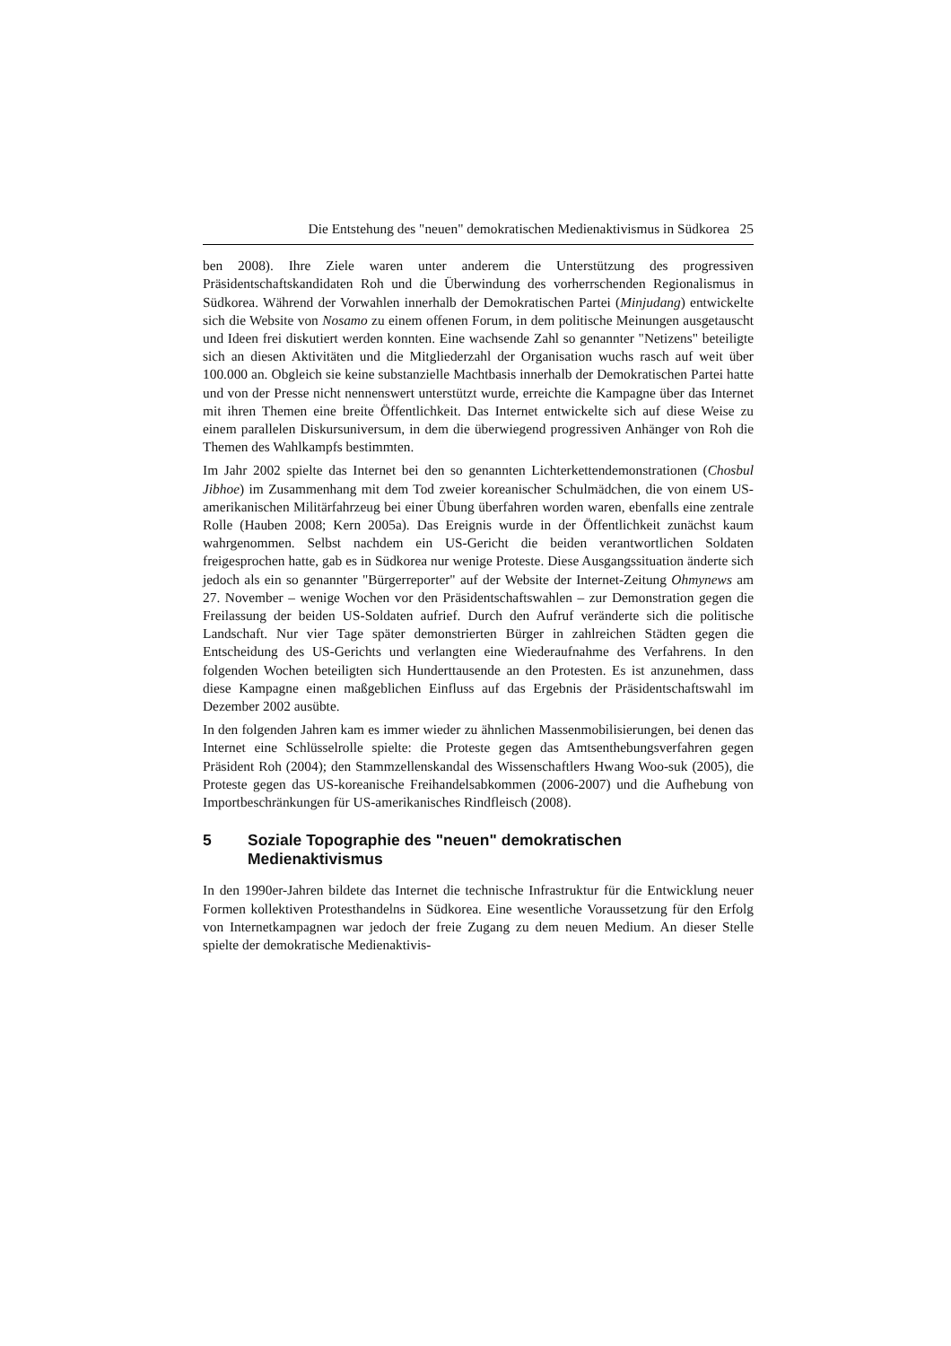Die Entstehung des "neuen" demokratischen Medienaktivismus in Südkorea 25
ben 2008). Ihre Ziele waren unter anderem die Unterstützung des progressiven Präsidentschaftskandidaten Roh und die Überwindung des vorherrschenden Regionalismus in Südkorea. Während der Vorwahlen innerhalb der Demokratischen Partei (Minjudang) entwickelte sich die Website von Nosamo zu einem offenen Forum, in dem politische Meinungen ausgetauscht und Ideen frei diskutiert werden konnten. Eine wachsende Zahl so genannter "Netizens" beteiligte sich an diesen Aktivitäten und die Mitgliederzahl der Organisation wuchs rasch auf weit über 100.000 an. Obgleich sie keine substanzielle Machtbasis innerhalb der Demokratischen Partei hatte und von der Presse nicht nennenswert unterstützt wurde, erreichte die Kampagne über das Internet mit ihren Themen eine breite Öffentlichkeit. Das Internet entwickelte sich auf diese Weise zu einem parallelen Diskursuniversum, in dem die überwiegend progressiven Anhänger von Roh die Themen des Wahlkampfs bestimmten.
Im Jahr 2002 spielte das Internet bei den so genannten Lichterkettendemonstrationen (Chosbul Jibhoe) im Zusammenhang mit dem Tod zweier koreanischer Schulmädchen, die von einem US-amerikanischen Militärfahrzeug bei einer Übung überfahren worden waren, ebenfalls eine zentrale Rolle (Hauben 2008; Kern 2005a). Das Ereignis wurde in der Öffentlichkeit zunächst kaum wahrgenommen. Selbst nachdem ein US-Gericht die beiden verantwortlichen Soldaten freigesprochen hatte, gab es in Südkorea nur wenige Proteste. Diese Ausgangssituation änderte sich jedoch als ein so genannter "Bürgerreporter" auf der Website der Internet-Zeitung Ohmynews am 27. November – wenige Wochen vor den Präsidentschaftswahlen – zur Demonstration gegen die Freilassung der beiden US-Soldaten aufrief. Durch den Aufruf veränderte sich die politische Landschaft. Nur vier Tage später demonstrierten Bürger in zahlreichen Städten gegen die Entscheidung des US-Gerichts und verlangten eine Wiederaufnahme des Verfahrens. In den folgenden Wochen beteiligten sich Hunderttausende an den Protesten. Es ist anzunehmen, dass diese Kampagne einen maßgeblichen Einfluss auf das Ergebnis der Präsidentschaftswahl im Dezember 2002 ausübte.
In den folgenden Jahren kam es immer wieder zu ähnlichen Massenmobilisierungen, bei denen das Internet eine Schlüsselrolle spielte: die Proteste gegen das Amtsenthebungsverfahren gegen Präsident Roh (2004); den Stammzellenskandal des Wissenschaftlers Hwang Woo-suk (2005), die Proteste gegen das US-koreanische Freihandelsabkommen (2006-2007) und die Aufhebung von Importbeschränkungen für US-amerikanisches Rindfleisch (2008).
5 Soziale Topographie des "neuen" demokratischen Medienaktivismus
In den 1990er-Jahren bildete das Internet die technische Infrastruktur für die Entwicklung neuer Formen kollektiven Protesthandelns in Südkorea. Eine wesentliche Voraussetzung für den Erfolg von Internetkampagnen war jedoch der freie Zugang zu dem neuen Medium. An dieser Stelle spielte der demokratische Medienaktivis-